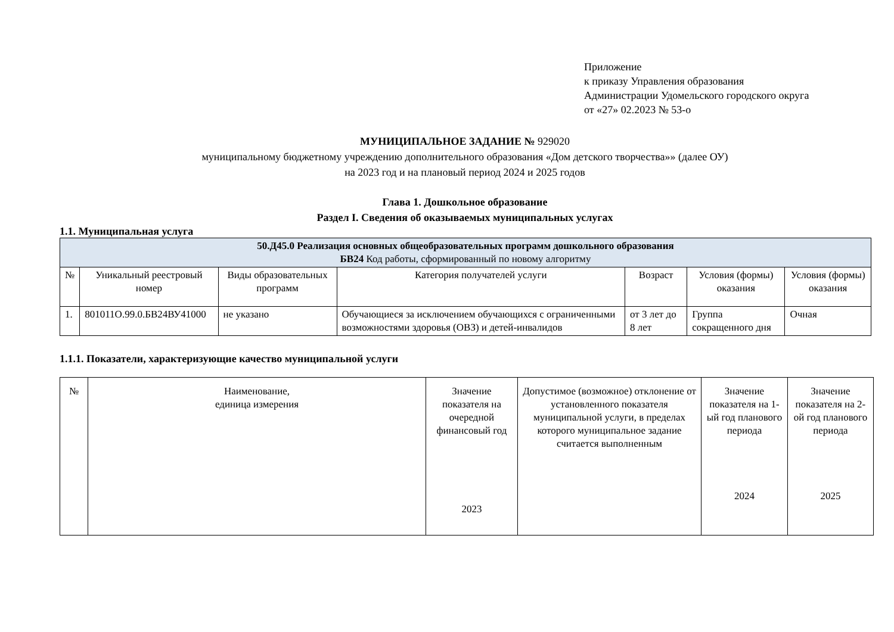Приложение
к приказу Управления образования
Администрации Удомельского городского округа
от «27» 02.2023 № 53-о
МУНИЦИПАЛЬНОЕ ЗАДАНИЕ № 929020
муниципальному бюджетному учреждению дополнительного образования «Дом детского творчества»» (далее ОУ)
на 2023 год и на плановый период 2024 и 2025 годов
Глава 1. Дошкольное образование
Раздел I. Сведения об оказываемых муниципальных услугах
1.1. Муниципальная услуга
| 50.Д45.0 Реализация основных общеобразовательных программ дошкольного образования БВ24 Код работы, сформированный по новому алгоритму | | | | | | |
| № | Уникальный реестровый номер | Виды образовательных программ | Категория получателей услуги | Возраст | Условия (формы) оказания | Условия (формы) оказания |
| 1. | 801011О.99.0.БВ24ВУ41000 | не указано | Обучающиеся за исключением обучающихся с ограниченными возможностями здоровья (ОВЗ) и детей-инвалидов | от 3 лет до 8 лет | Группа сокращенного дня | Очная |
1.1.1. Показатели, характеризующие качество муниципальной услуги
| № | Наименование, единица измерения | Значение показателя на очередной финансовый год 2023 | Допустимое (возможное) отклонение от установленного показателя муниципальной услуги, в пределах которого муниципальное задание считается выполненным | Значение показателя на 1-ый год планового периода 2024 | Значение показателя на 2-ой год планового периода 2025 |